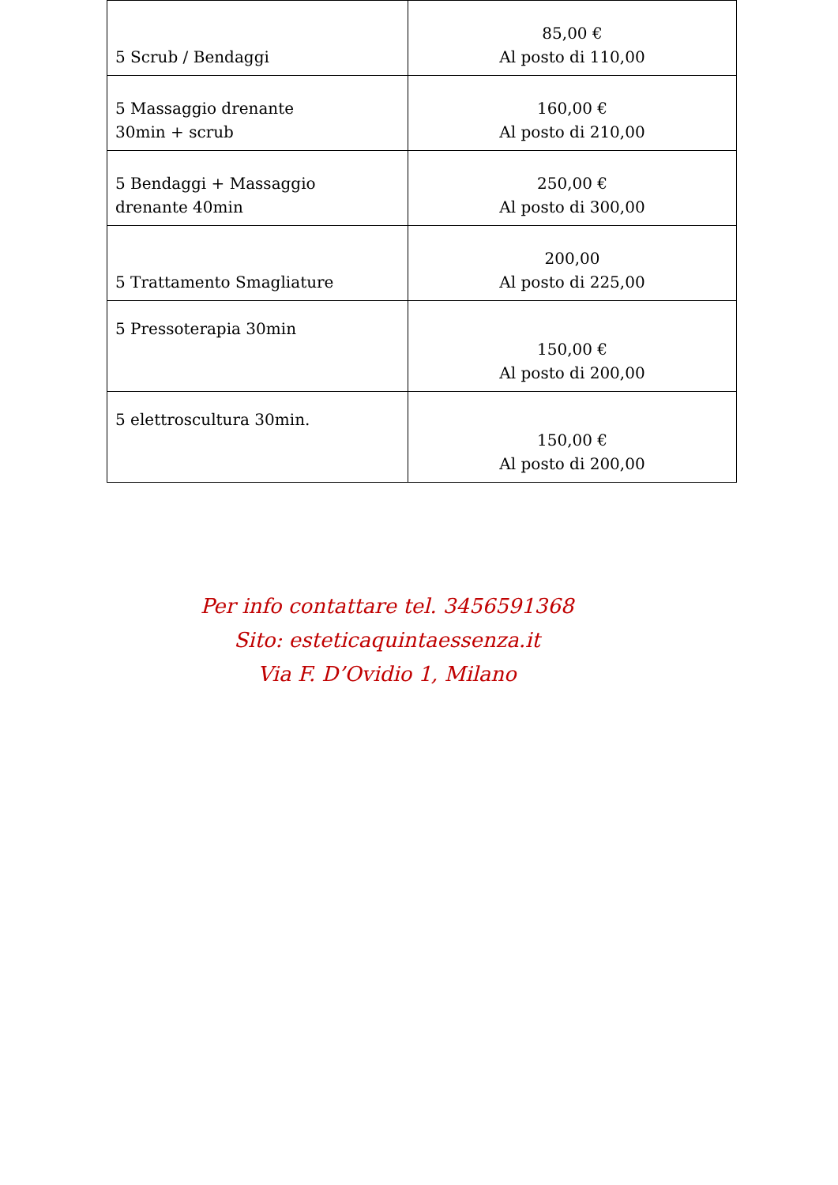| 5 Scrub / Bendaggi | 85,00 € Al posto di 110,00 |
| 5 Massaggio drenante 30min + scrub | 160,00 € Al posto di 210,00 |
| 5 Bendaggi + Massaggio drenante 40min | 250,00 € Al posto di 300,00 |
| 5 Trattamento Smagliature | 200,00 Al posto di 225,00 |
| 5 Pressoterapia 30min | 150,00 € Al posto di 200,00 |
| 5 elettroscultura 30min. | 150,00 € Al posto di 200,00 |
Per info contattare tel. 3456591368
Sito: esteticaquintaessenza.it
Via F. D’Ovidio 1, Milano